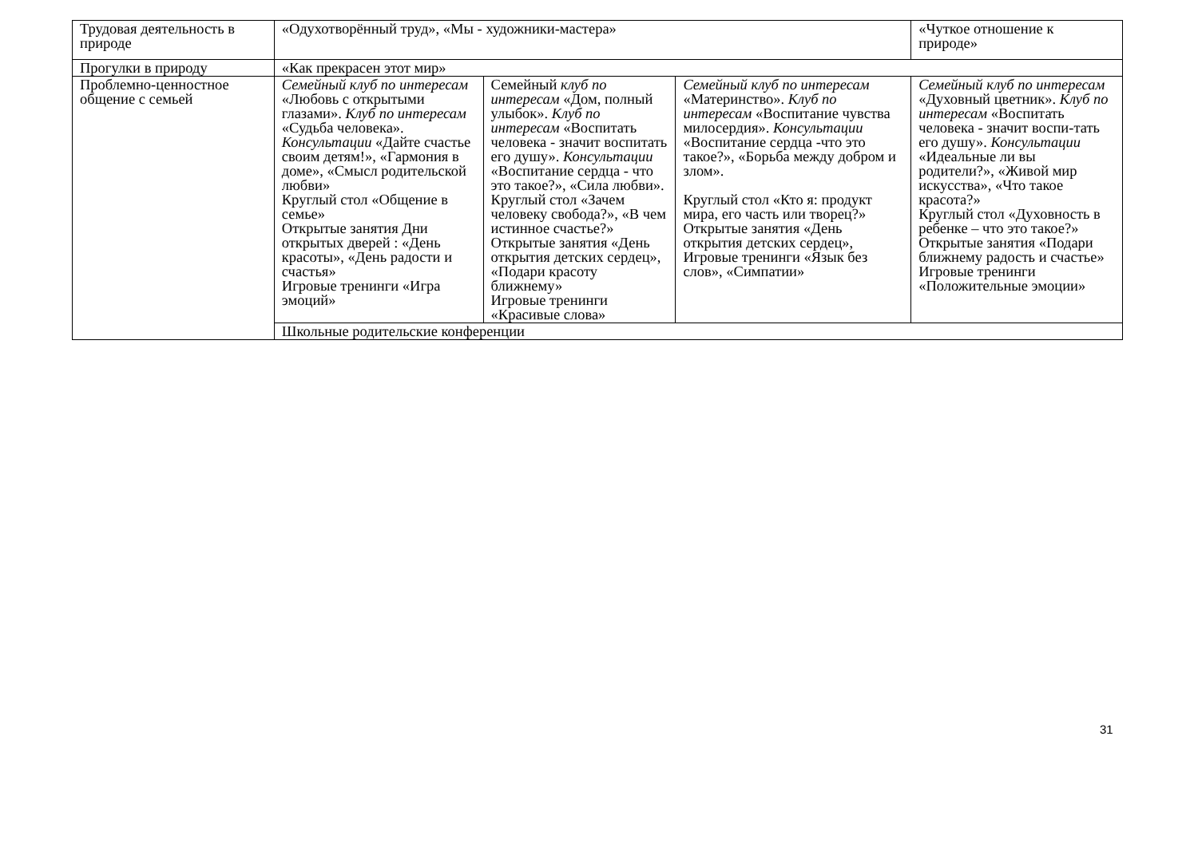| Трудовая деятельность в природе | «Одухотворённый труд», «Мы - художники-мастера» | | | «Чуткое отношение к природе» |
| Прогулки в природу | «Как прекрасен этот мир» | | | |
| Проблемно-ценностное общение с семьей | Семейный клуб по интересам «Любовь с открытыми глазами». Клуб по интересам «Судьба человека». Консультации «Дайте счастье своим детям!», «Гармония в доме», «Смысл родительской любви» Круглый стол «Общение в семье» Открытые занятия Дни открытых дверей : «День красоты», «День радости и счастья» Игровые тренинги «Игра эмоций» | Семейный клуб по интересам «Дом, полный улыбок». Клуб по интересам «Воспитать человека - значит воспитать его душу». Консультации «Воспитание сердца - что это такое?», «Сила любви». Круглый стол «Зачем человеку свобода?», «В чем истинное счастье?» Открытые занятия «День открытия детских сердец», «Подари красоту ближнему» Игровые тренинги «Красивые слова» | Семейный клуб по интересам «Материнство». Клуб по интересам «Воспитание чувства милосердия». Консультации «Воспитание сердца -что это такое?», «Борьба между добром и злом». Круглый стол «Кто я: продукт мира, его часть или творец?» Открытые занятия «День открытия детских сердец», Игровые тренинги «Язык без слов», «Симпатии» | Семейный клуб по интересам «Духовный цветник». Клуб по интересам «Воспитать человека - значит воспи-тать его душу». Консультации «Идеальные ли вы родители?», «Живой мир искусства», «Что такое красота?» Круглый стол «Духовность в ребенке – что это такое?» Открытые занятия «Подари ближнему радость и счастье» Игровые тренинги «Положительные эмоции» |
| | Школьные родительские конференции | | | |
31